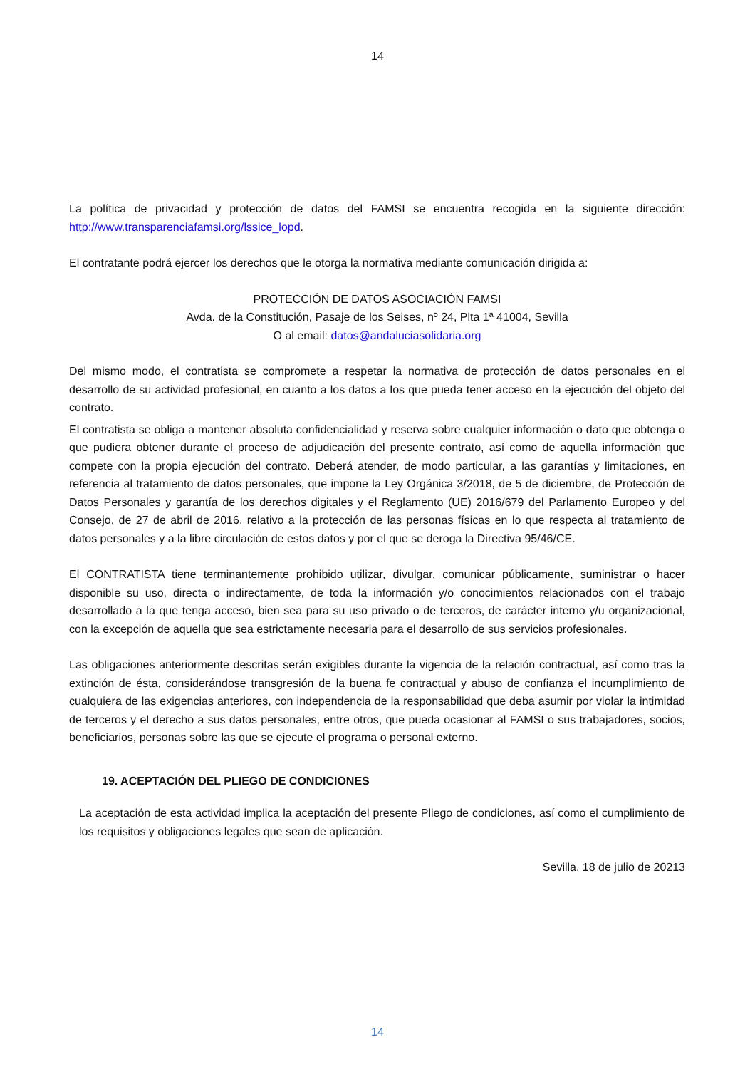14
La política de privacidad y protección de datos del FAMSI se encuentra recogida en la siguiente dirección: http://www.transparenciafamsi.org/lssice_lopd.
El contratante podrá ejercer los derechos que le otorga la normativa mediante comunicación dirigida a:
PROTECCIÓN DE DATOS ASOCIACIÓN FAMSI
Avda. de la Constitución, Pasaje de los Seises, nº 24, Plta 1ª 41004, Sevilla
O al email: datos@andaluciasolidaria.org
Del mismo modo, el contratista se compromete a respetar la normativa de protección de datos personales en el desarrollo de su actividad profesional, en cuanto a los datos a los que pueda tener acceso en la ejecución del objeto del contrato.
El contratista se obliga a mantener absoluta confidencialidad y reserva sobre cualquier información o dato que obtenga o que pudiera obtener durante el proceso de adjudicación del presente contrato, así como de aquella información que compete con la propia ejecución del contrato. Deberá atender, de modo particular, a las garantías y limitaciones, en referencia al tratamiento de datos personales, que impone la Ley Orgánica 3/2018, de 5 de diciembre, de Protección de Datos Personales y garantía de los derechos digitales y el Reglamento (UE) 2016/679 del Parlamento Europeo y del Consejo, de 27 de abril de 2016, relativo a la protección de las personas físicas en lo que respecta al tratamiento de datos personales y a la libre circulación de estos datos y por el que se deroga la Directiva 95/46/CE.
El CONTRATISTA tiene terminantemente prohibido utilizar, divulgar, comunicar públicamente, suministrar o hacer disponible su uso, directa o indirectamente, de toda la información y/o conocimientos relacionados con el trabajo desarrollado a la que tenga acceso, bien sea para su uso privado o de terceros, de carácter interno y/u organizacional, con la excepción de aquella que sea estrictamente necesaria para el desarrollo de sus servicios profesionales.
Las obligaciones anteriormente descritas serán exigibles durante la vigencia de la relación contractual, así como tras la extinción de ésta, considerándose transgresión de la buena fe contractual y abuso de confianza el incumplimiento de cualquiera de las exigencias anteriores, con independencia de la responsabilidad que deba asumir por violar la intimidad de terceros y el derecho a sus datos personales, entre otros, que pueda ocasionar al FAMSI o sus trabajadores, socios, beneficiarios, personas sobre las que se ejecute el programa o personal externo.
19. ACEPTACIÓN DEL PLIEGO DE CONDICIONES
La aceptación de esta actividad implica la aceptación del presente Pliego de condiciones, así como el cumplimiento de los requisitos y obligaciones legales que sean de aplicación.
Sevilla, 18 de julio de 20213
14